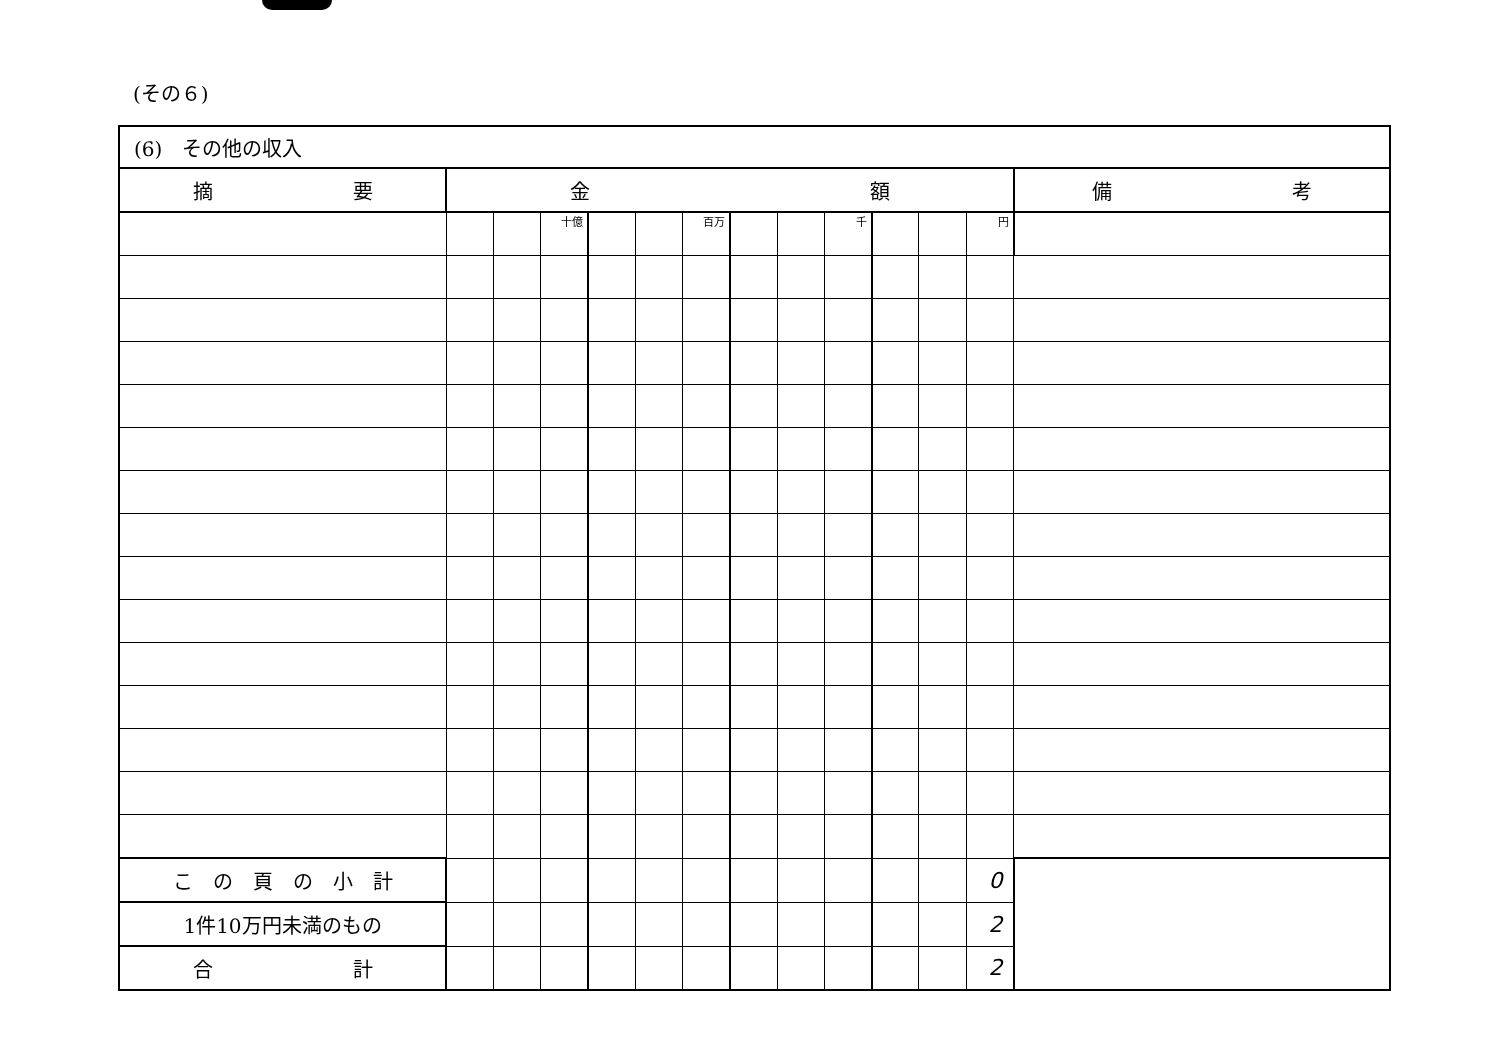(その６)
| (6) その他の収入 | | | | | | | | | | | | | |
| 摘 要 | 金 額 | | | | | | | | | | | | 備 考 |
| | | | 十億 | | | 百万 | | | 千 | | | 円 | |
| こ の 頁 の 小 計 | | | | | | | | | | | | 0 | |
| 1件10万円未満のもの | | | | | | | | | | | | 2 | |
| 合 計 | | | | | | | | | | | | 2 | |